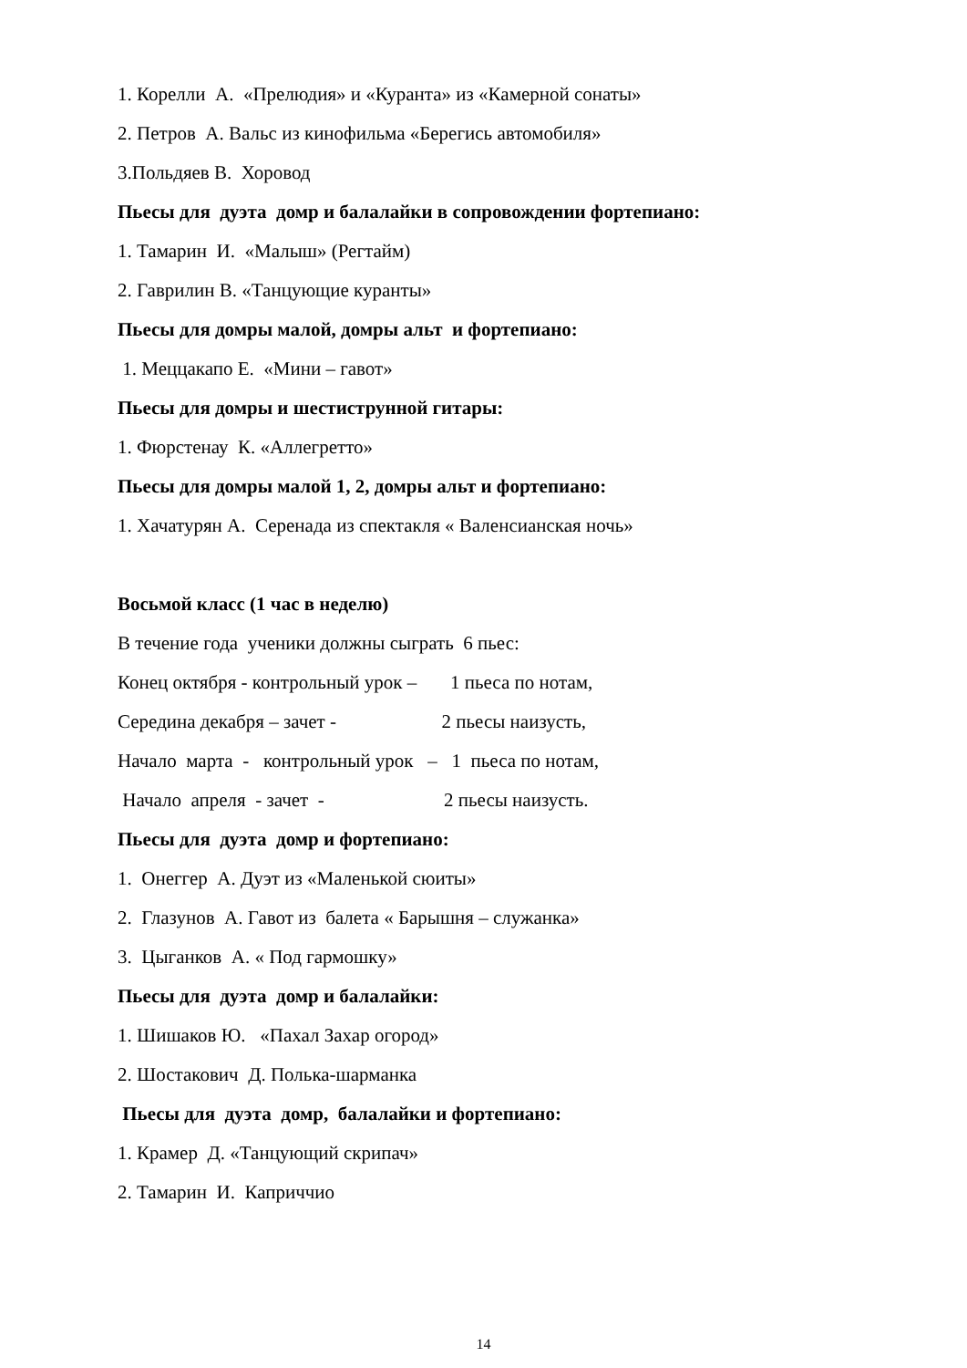1. Корелли А. «Прелюдия» и «Куранта» из «Камерной сонаты»
2. Петров А. Вальс из кинофильма «Берегись автомобиля»
3.Польдяев В. Хоровод
Пьесы для дуэта домр и балалайки в сопровождении фортепиано:
1. Тамарин И. «Малыш» (Регтайм)
2. Гаврилин В. «Танцующие куранты»
Пьесы для домры малой, домры альт и фортепиано:
1. Меццакапо Е. «Мини – гавот»
Пьесы для домры и шестиструнной гитары:
1. Фюрстенау К. «Аллегретто»
Пьесы для домры малой 1, 2, домры альт и фортепиано:
1. Хачатурян А. Серенада из спектакля « Валенсианская ночь»
Восьмой класс (1 час в неделю)
В течение года ученики должны сыграть 6 пьес:
Конец октября - контрольный урок – 1 пьеса по нотам,
Середина декабря – зачет - 2 пьесы наизусть,
Начало марта - контрольный урок – 1 пьеса по нотам,
Начало апреля - зачет - 2 пьесы наизусть.
Пьесы для дуэта домр и фортепиано:
1. Онеггер А. Дуэт из «Маленькой сюиты»
2. Глазунов А. Гавот из балета « Барышня – служанка»
3. Цыганков А. « Под гармошку»
Пьесы для дуэта домр и балалайки:
1. Шишаков Ю. «Пахал Захар огород»
2. Шостакович Д. Полька-шарманка
Пьесы для дуэта домр, балалайки и фортепиано:
1. Крамер Д. «Танцующий скрипач»
2. Тамарин И. Каприччио
14